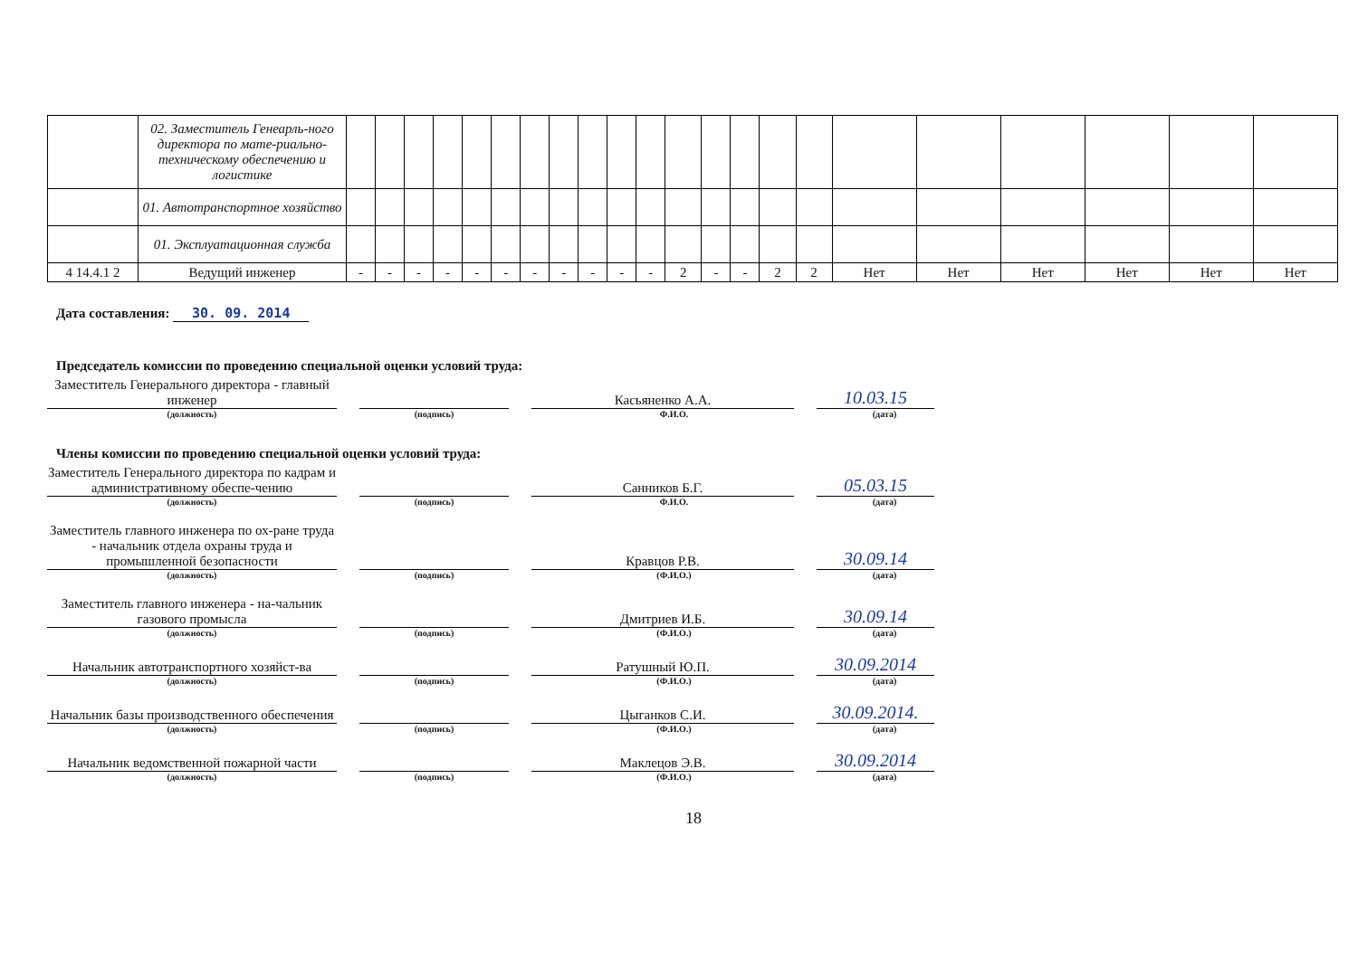| | 02. Заместитель Генеарль-ного директора по мате-риально-техническому обеспечению и логистике | | | | | | | | | | | | | | | | | | | | | | |
| | 01. Автотранспортное хозяйство | | | | | | | | | | | | | | | | | | | | | | |
| | 01. Эксплуатационная служба | | | | | | | | | | | | | | | | | | | | | | |
| 4 14.4.1 2 | Ведущий инженер | - | - | - | - | - | - | - | - | - | - | - | 2 | - | - | 2 | 2 | Нет | Нет | Нет | Нет | Нет | Нет |
Дата составления: 30. 09. 2014
Председатель комиссии по проведению специальной оценки условий труда:
Заместитель Генерального директора - главный инженер
Касьяненко А.А.
10.03.15
(должность) (подпись) Ф.И.О. (дата)
Члены комиссии по проведению специальной оценки условий труда:
Заместитель Генерального директора по кадрам и административному обеспе-чению
Санников Б.Г.
05.03.15
(должность) (подпись) Ф.И.О. (дата)
Заместитель главного инженера по ох-ране труда - начальник отдела охраны труда и промышленной безопасности
Кравцов Р.В.
30.09.14
(должность) (подпись) (Ф.И.О.) (дата)
Заместитель главного инженера - на-чальник газового промысла
Дмитриев И.Б.
30.09.14
(должность) (подпись) (Ф.И.О.) (дата)
Начальник автотранспортного хозяйст-ва
Ратушный Ю.П.
30.09.2014
(должность) (подпись) (Ф.И.О.) (дата)
Начальник базы производственного обеспечения
Цыганков С.И.
30.09.2014.
(должность) (подпись) (Ф.И.О.) (дата)
Начальник ведомственной пожарной части
Маклецов Э.В.
30.09.2014
(должность) (подпись) (Ф.И.О.) (дата)
18